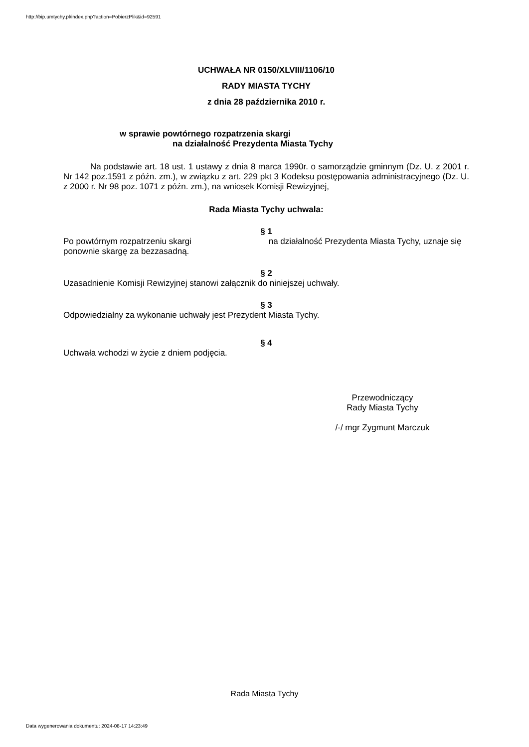http://bip.umtychy.pl/index.php?action=PobierzPlik&id=92591
UCHWAŁA NR 0150/XLVIII/1106/10
RADY MIASTA TYCHY
z dnia 28 października 2010 r.
w sprawie powtórnego rozpatrzenia skargi
na działalność Prezydenta Miasta Tychy
Na podstawie art. 18 ust. 1 ustawy z dnia 8 marca 1990r. o samorządzie gminnym (Dz. U. z 2001 r. Nr 142 poz.1591 z późn. zm.), w związku z art. 229 pkt 3 Kodeksu postępowania administracyjnego (Dz. U. z 2000 r. Nr 98 poz. 1071 z późn. zm.), na wniosek Komisji Rewizyjnej,
Rada Miasta Tychy uchwala:
§ 1
Po powtórnym rozpatrzeniu skargi na działalność Prezydenta Miasta Tychy, uznaje się ponownie skargę za bezzasadną.
§ 2
Uzasadnienie Komisji Rewizyjnej stanowi załącznik do niniejszej uchwały.
§ 3
Odpowiedzialny za wykonanie uchwały jest Prezydent Miasta Tychy.
§ 4
Uchwała wchodzi w życie z dniem podjęcia.
Przewodniczący
Rady Miasta Tychy
/-/ mgr Zygmunt Marczuk
Rada Miasta Tychy
Data wygenerowania dokumentu: 2024-08-17 14:23:49